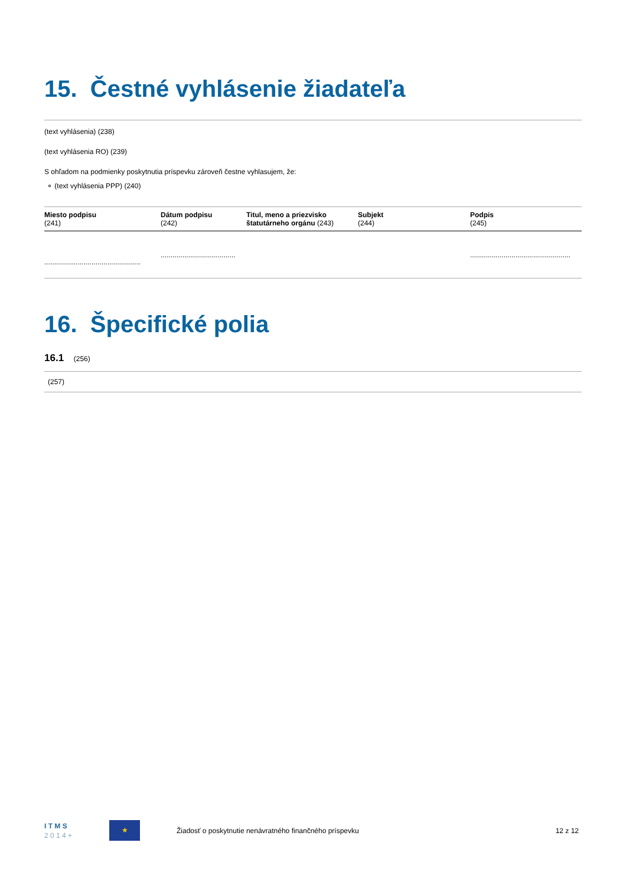15. Čestné vyhlásenie žiadateľa
(text vyhlásenia) (238)
(text vyhlásenia RO) (239)
S ohľadom na podmienky poskytnutia príspevku zároveň čestne vyhlasujem, že:
⚬ (text vyhlásenia PPP) (240)
| Miesto podpisu (241) | Dátum podpisu (242) | Titul, meno a priezvisko štatutárneho orgánu (243) | Subjekt (244) | Podpis (245) |
| --- | --- | --- | --- | --- |
| ................................................. | ...................................... | | | ................................................... |
16. Špecifické polia
16.1 (256)
(257)
I T M S
2 0 1 4 +
★
Žiadosť o poskytnutie nenávratného finančného príspevku
12 z 12